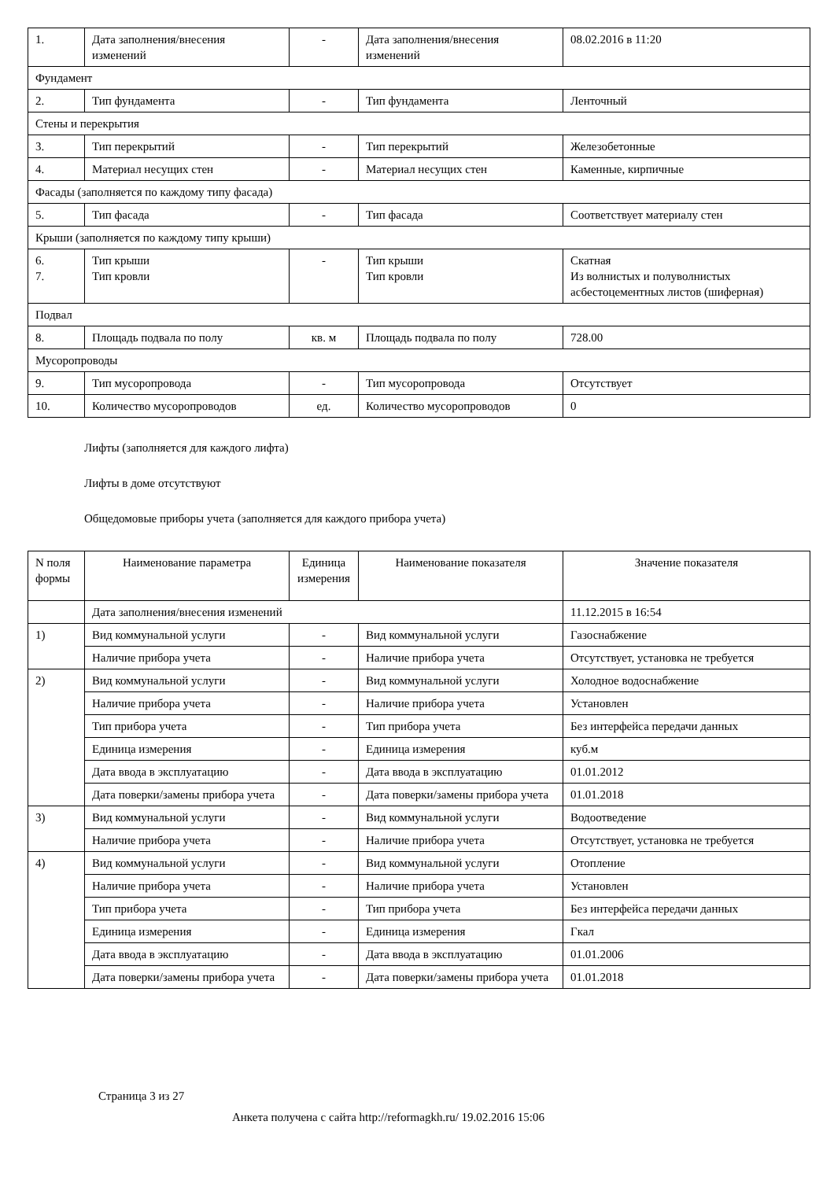| 1. | Дата заполнения/внесения изменений | - | Дата заполнения/внесения изменений | 08.02.2016 в 11:20 |
| Фундамент | | | | |
| 2. | Тип фундамента | - | Тип фундамента | Ленточный |
| Стены и перекрытия | | | | |
| 3. | Тип перекрытий | - | Тип перекрытий | Железобетонные |
| 4. | Материал несущих стен | - | Материал несущих стен | Каменные, кирпичные |
| Фасады (заполняется по каждому типу фасада) | | | | |
| 5. | Тип фасада | - | Тип фасада | Соответствует материалу стен |
| Крыши (заполняется по каждому типу крыши) | | | | |
| 6. 7. | Тип крыши Тип кровли | - | Тип крыши Тип кровли | Скатная Из волнистых и полуволнистых асбестоцементных листов (шиферная) |
| Подвал | | | | |
| 8. | Площадь подвала по полу | кв. м | Площадь подвала по полу | 728.00 |
| Мусоропроводы | | | | |
| 9. | Тип мусоропровода | - | Тип мусоропровода | Отсутствует |
| 10. | Количество мусоропроводов | ед. | Количество мусоропроводов | 0 |
Лифты (заполняется для каждого лифта)
Лифты в доме отсутствуют
Общедомовые приборы учета (заполняется для каждого прибора учета)
| N поля формы | Наименование параметра | Единица измерения | Наименование показателя | Значение показателя |
| --- | --- | --- | --- | --- |
| | Дата заполнения/внесения изменений | | | 11.12.2015 в 16:54 |
| 1) | Вид коммунальной услуги | - | Вид коммунальной услуги | Газоснабжение |
| | Наличие прибора учета | - | Наличие прибора учета | Отсутствует, установка не требуется |
| 2) | Вид коммунальной услуги | - | Вид коммунальной услуги | Холодное водоснабжение |
| | Наличие прибора учета | - | Наличие прибора учета | Установлен |
| | Тип прибора учета | - | Тип прибора учета | Без интерфейса передачи данных |
| | Единица измерения | - | Единица измерения | куб.м |
| | Дата ввода в эксплуатацию | - | Дата ввода в эксплуатацию | 01.01.2012 |
| | Дата поверки/замены прибора учета | - | Дата поверки/замены прибора учета | 01.01.2018 |
| 3) | Вид коммунальной услуги | - | Вид коммунальной услуги | Водоотведение |
| | Наличие прибора учета | - | Наличие прибора учета | Отсутствует, установка не требуется |
| 4) | Вид коммунальной услуги | - | Вид коммунальной услуги | Отопление |
| | Наличие прибора учета | - | Наличие прибора учета | Установлен |
| | Тип прибора учета | - | Тип прибора учета | Без интерфейса передачи данных |
| | Единица измерения | - | Единица измерения | Гкал |
| | Дата ввода в эксплуатацию | - | Дата ввода в эксплуатацию | 01.01.2006 |
| | Дата поверки/замены прибора учета | - | Дата поверки/замены прибора учета | 01.01.2018 |
Страница 3 из 27
Анкета получена с сайта http://reformagkh.ru/ 19.02.2016 15:06